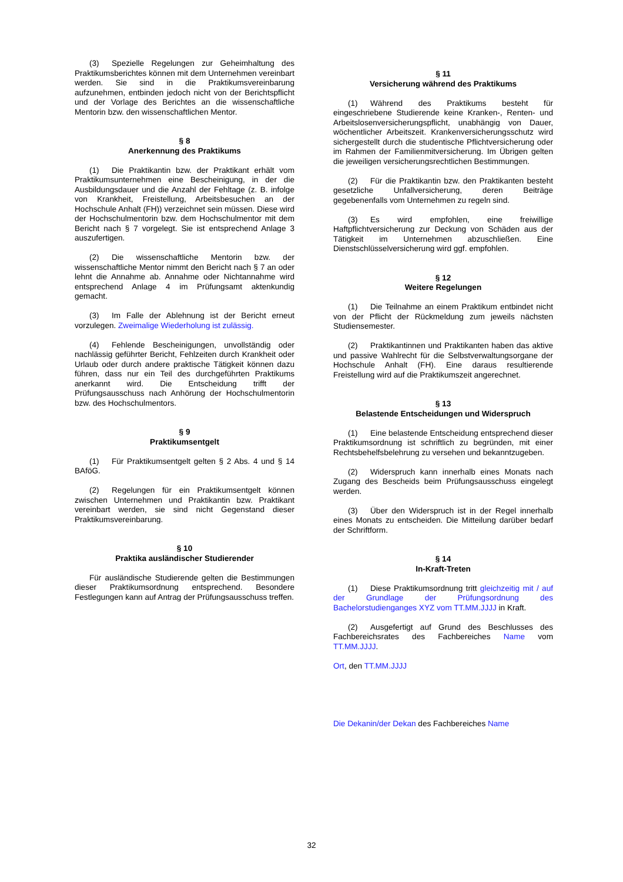(3) Spezielle Regelungen zur Geheimhaltung des Praktikumsberichtes können mit dem Unternehmen vereinbart werden. Sie sind in die Praktikumsvereinbarung aufzunehmen, entbinden jedoch nicht von der Berichtspflicht und der Vorlage des Berichtes an die wissenschaftliche Mentorin bzw. den wissenschaftlichen Mentor.
§ 8
Anerkennung des Praktikums
(1) Die Praktikantin bzw. der Praktikant erhält vom Praktikumsunternehmen eine Bescheinigung, in der die Ausbildungsdauer und die Anzahl der Fehltage (z. B. infolge von Krankheit, Freistellung, Arbeitsbesuchen an der Hochschule Anhalt (FH)) verzeichnet sein müssen. Diese wird der Hochschulmentorin bzw. dem Hochschulmentor mit dem Bericht nach § 7 vorgelegt. Sie ist entsprechend Anlage 3 auszufertigen.
(2) Die wissenschaftliche Mentorin bzw. der wissenschaftliche Mentor nimmt den Bericht nach § 7 an oder lehnt die Annahme ab. Annahme oder Nichtannahme wird entsprechend Anlage 4 im Prüfungsamt aktenkundig gemacht.
(3) Im Falle der Ablehnung ist der Bericht erneut vorzulegen. Zweimalige Wiederholung ist zulässig.
(4) Fehlende Bescheinigungen, unvollständig oder nachlässig geführter Bericht, Fehlzeiten durch Krankheit oder Urlaub oder durch andere praktische Tätigkeit können dazu führen, dass nur ein Teil des durchgeführten Praktikums anerkannt wird. Die Entscheidung trifft der Prüfungsausschuss nach Anhörung der Hochschulmentorin bzw. des Hochschulmentors.
§ 9
Praktikumsentgelt
(1) Für Praktikumsentgelt gelten § 2 Abs. 4 und § 14 BAföG.
(2) Regelungen für ein Praktikumsentgelt können zwischen Unternehmen und Praktikantin bzw. Praktikant vereinbart werden, sie sind nicht Gegenstand dieser Praktikumsvereinbarung.
§ 10
Praktika ausländischer Studierender
Für ausländische Studierende gelten die Bestimmungen dieser Praktikumsordnung entsprechend. Besondere Festlegungen kann auf Antrag der Prüfungsausschuss treffen.
§ 11
Versicherung während des Praktikums
(1) Während des Praktikums besteht für eingeschriebene Studierende keine Kranken-, Renten- und Arbeitslosenversicherungspflicht, unabhängig von Dauer, wöchentlicher Arbeitszeit. Krankenversicherungsschutz wird sichergestellt durch die studentische Pflichtversicherung oder im Rahmen der Familienmitversicherung. Im Übrigen gelten die jeweiligen versicherungsrechtlichen Bestimmungen.
(2) Für die Praktikantin bzw. den Praktikanten besteht gesetzliche Unfallversicherung, deren Beiträge gegebenenfalls vom Unternehmen zu regeln sind.
(3) Es wird empfohlen, eine freiwillige Haftpflichtversicherung zur Deckung von Schäden aus der Tätigkeit im Unternehmen abzuschließen. Eine Dienstschlüsselversicherung wird ggf. empfohlen.
§ 12
Weitere Regelungen
(1) Die Teilnahme an einem Praktikum entbindet nicht von der Pflicht der Rückmeldung zum jeweils nächsten Studiensemester.
(2) Praktikantinnen und Praktikanten haben das aktive und passive Wahlrecht für die Selbstverwaltungsorgane der Hochschule Anhalt (FH). Eine daraus resultierende Freistellung wird auf die Praktikumszeit angerechnet.
§ 13
Belastende Entscheidungen und Widerspruch
(1) Eine belastende Entscheidung entsprechend dieser Praktikumsordnung ist schriftlich zu begründen, mit einer Rechtsbehelfsbelehrung zu versehen und bekanntzugeben.
(2) Widerspruch kann innerhalb eines Monats nach Zugang des Bescheids beim Prüfungsausschuss eingelegt werden.
(3) Über den Widerspruch ist in der Regel innerhalb eines Monats zu entscheiden. Die Mitteilung darüber bedarf der Schriftform.
§ 14
In-Kraft-Treten
(1) Diese Praktikumsordnung tritt gleichzeitig mit / auf der Grundlage der Prüfungsordnung des Bachelorstudienganges XYZ vom TT.MM.JJJJ in Kraft.
(2) Ausgefertigt auf Grund des Beschlusses des Fachbereichsrates des Fachbereiches Name vom TT.MM.JJJJ.
Ort, den TT.MM.JJJJ
Die Dekanin/der Dekan des Fachbereiches Name
32